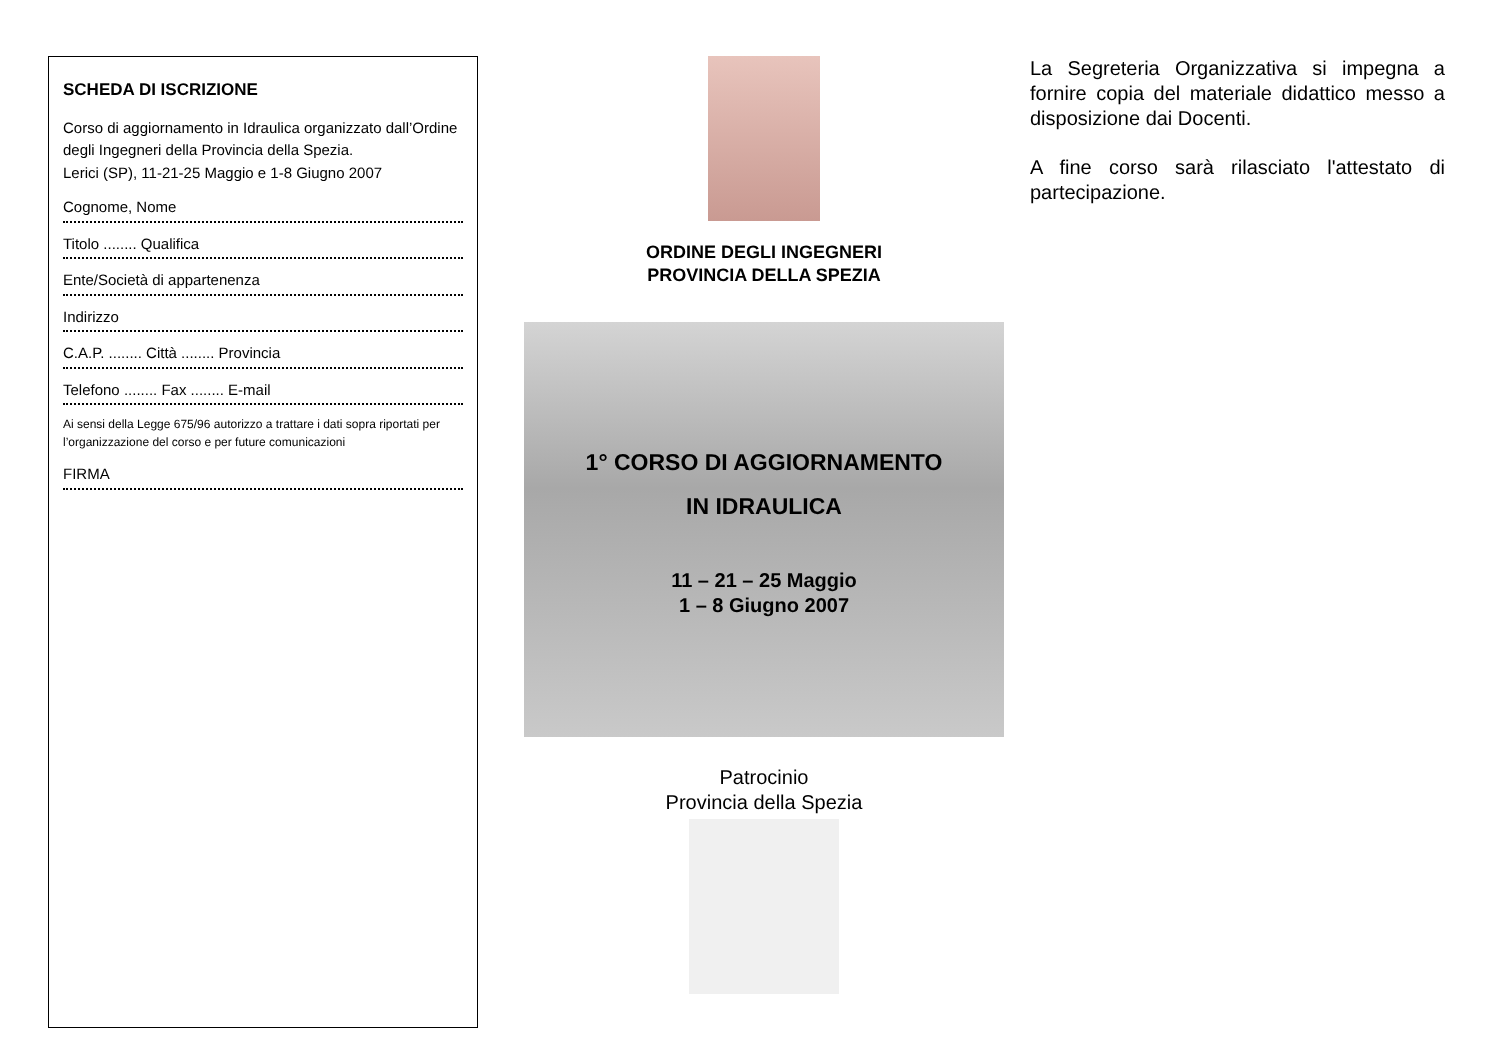SCHEDA DI ISCRIZIONE
Corso di aggiornamento in Idraulica organizzato dall’Ordine degli Ingegneri della Provincia della Spezia.
Lerici (SP), 11-21-25 Maggio e 1-8 Giugno 2007
Cognome, Nome
Titolo ........ Qualifica
Ente/Società di appartenenza
Indirizzo
C.A.P. ........ Città ........ Provincia
Telefono ........ Fax ........ E-mail
Ai sensi della Legge 675/96 autorizzo a trattare i dati sopra riportati per l’organizzazione del corso e per future comunicazioni
FIRMA
ORDINE DEGLI INGEGNERI
PROVINCIA DELLA SPEZIA
1° CORSO DI AGGIORNAMENTO
IN IDRAULICA
11 – 21 – 25 Maggio
1 – 8 Giugno 2007
Patrocinio
Provincia della Spezia
La Segreteria Organizzativa si impegna a fornire copia del materiale didattico messo a disposizione dai Docenti.
A fine corso sarà rilasciato l'attestato di partecipazione.